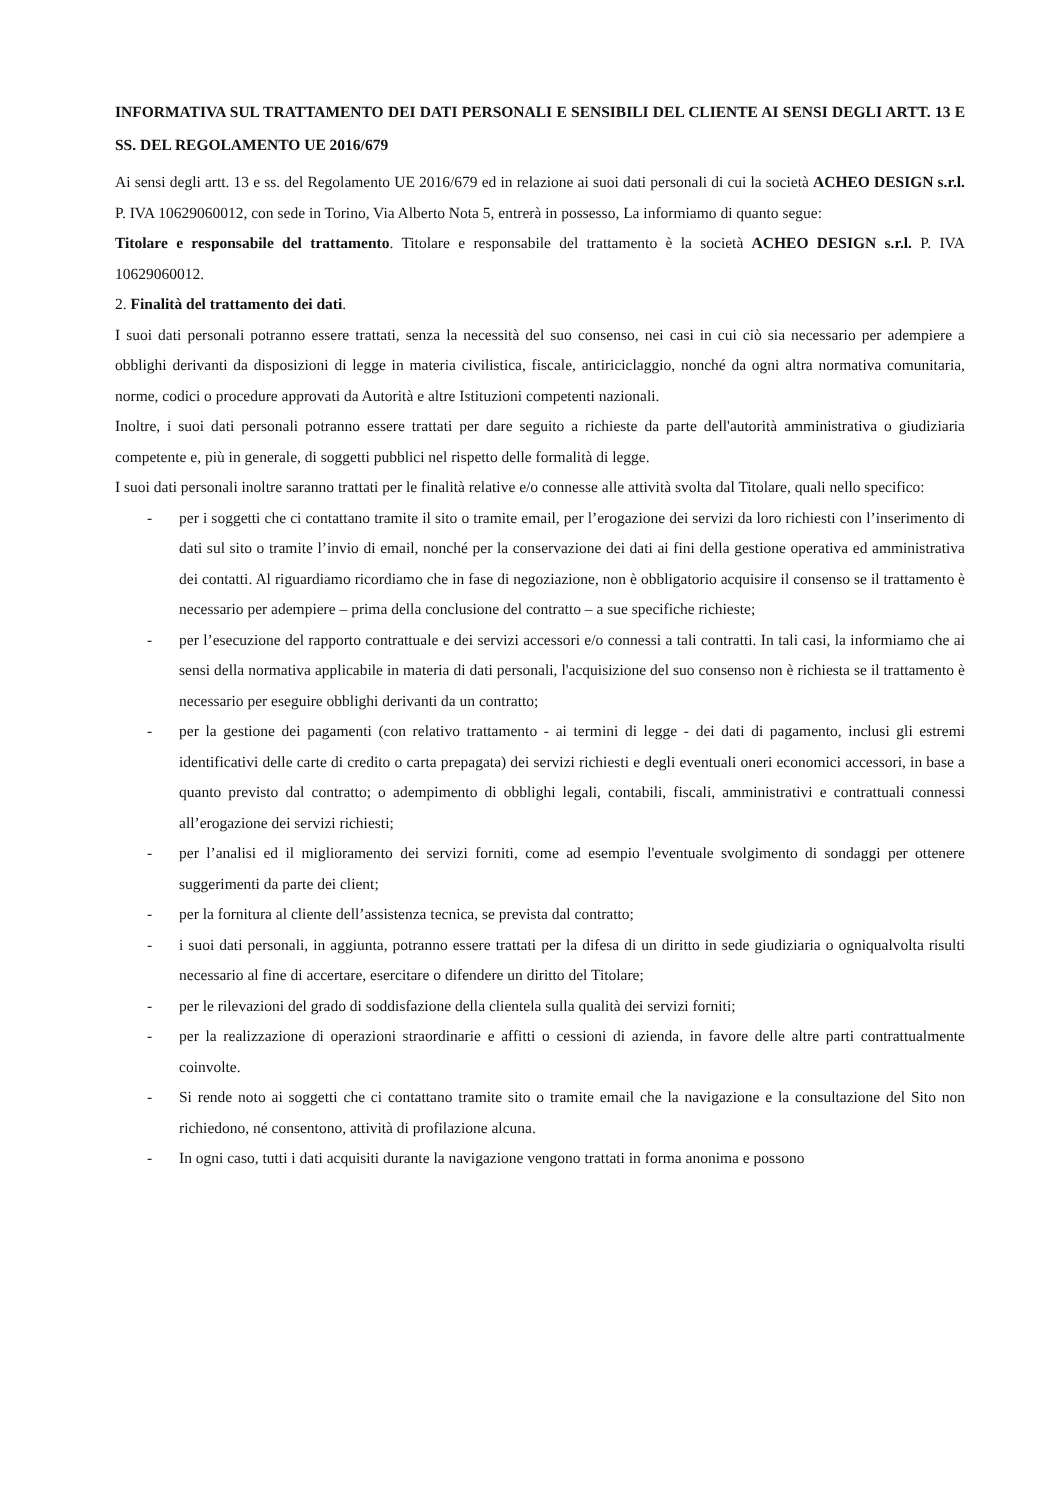INFORMATIVA SUL TRATTAMENTO DEI DATI PERSONALI E SENSIBILI DEL CLIENTE AI SENSI DEGLI ARTT. 13 E SS. DEL REGOLAMENTO UE 2016/679
Ai sensi degli artt. 13 e ss. del Regolamento UE 2016/679 ed in relazione ai suoi dati personali di cui la società ACHEO DESIGN s.r.l. P. IVA 10629060012, con sede in Torino, Via Alberto Nota 5, entrerà in possesso, La informiamo di quanto segue:
Titolare e responsabile del trattamento. Titolare e responsabile del trattamento è la società ACHEO DESIGN s.r.l. P. IVA 10629060012.
2. Finalità del trattamento dei dati.
I suoi dati personali potranno essere trattati, senza la necessità del suo consenso, nei casi in cui ciò sia necessario per adempiere a obblighi derivanti da disposizioni di legge in materia civilistica, fiscale, antiriciclaggio, nonché da ogni altra normativa comunitaria, norme, codici o procedure approvati da Autorità e altre Istituzioni competenti nazionali.
Inoltre, i suoi dati personali potranno essere trattati per dare seguito a richieste da parte dell'autorità amministrativa o giudiziaria competente e, più in generale, di soggetti pubblici nel rispetto delle formalità di legge.
I suoi dati personali inoltre saranno trattati per le finalità relative e/o connesse alle attività svolta dal Titolare, quali nello specifico:
- per i soggetti che ci contattano tramite il sito o tramite email, per l’erogazione dei servizi da loro richiesti con l’inserimento di dati sul sito o tramite l’invio di email, nonché per la conservazione dei dati ai fini della gestione operativa ed amministrativa dei contatti. Al riguardiamo ricordiamo che in fase di negoziazione, non è obbligatorio acquisire il consenso se il trattamento è necessario per adempiere – prima della conclusione del contratto – a sue specifiche richieste;
- per l’esecuzione del rapporto contrattuale e dei servizi accessori e/o connessi a tali contratti. In tali casi, la informiamo che ai sensi della normativa applicabile in materia di dati personali, l'acquisizione del suo consenso non è richiesta se il trattamento è necessario per eseguire obblighi derivanti da un contratto;
- per la gestione dei pagamenti (con relativo trattamento - ai termini di legge - dei dati di pagamento, inclusi gli estremi identificativi delle carte di credito o carta prepagata) dei servizi richiesti e degli eventuali oneri economici accessori, in base a quanto previsto dal contratto; o adempimento di obblighi legali, contabili, fiscali, amministrativi e contrattuali connessi all’erogazione dei servizi richiesti;
- per l’analisi ed il miglioramento dei servizi forniti, come ad esempio l'eventuale svolgimento di sondaggi per ottenere suggerimenti da parte dei client;
- per la fornitura al cliente dell’assistenza tecnica, se prevista dal contratto;
- i suoi dati personali, in aggiunta, potranno essere trattati per la difesa di un diritto in sede giudiziaria o ogniqualvolta risulti necessario al fine di accertare, esercitare o difendere un diritto del Titolare;
- per le rilevazioni del grado di soddisfazione della clientela sulla qualità dei servizi forniti;
- per la realizzazione di operazioni straordinarie e affitti o cessioni di azienda, in favore delle altre parti contrattualmente coinvolte.
- Si rende noto ai soggetti che ci contattano tramite sito o tramite email che la navigazione e la consultazione del Sito non richiedono, né consentono, attività di profilazione alcuna.
- In ogni caso, tutti i dati acquisiti durante la navigazione vengono trattati in forma anonima e possono